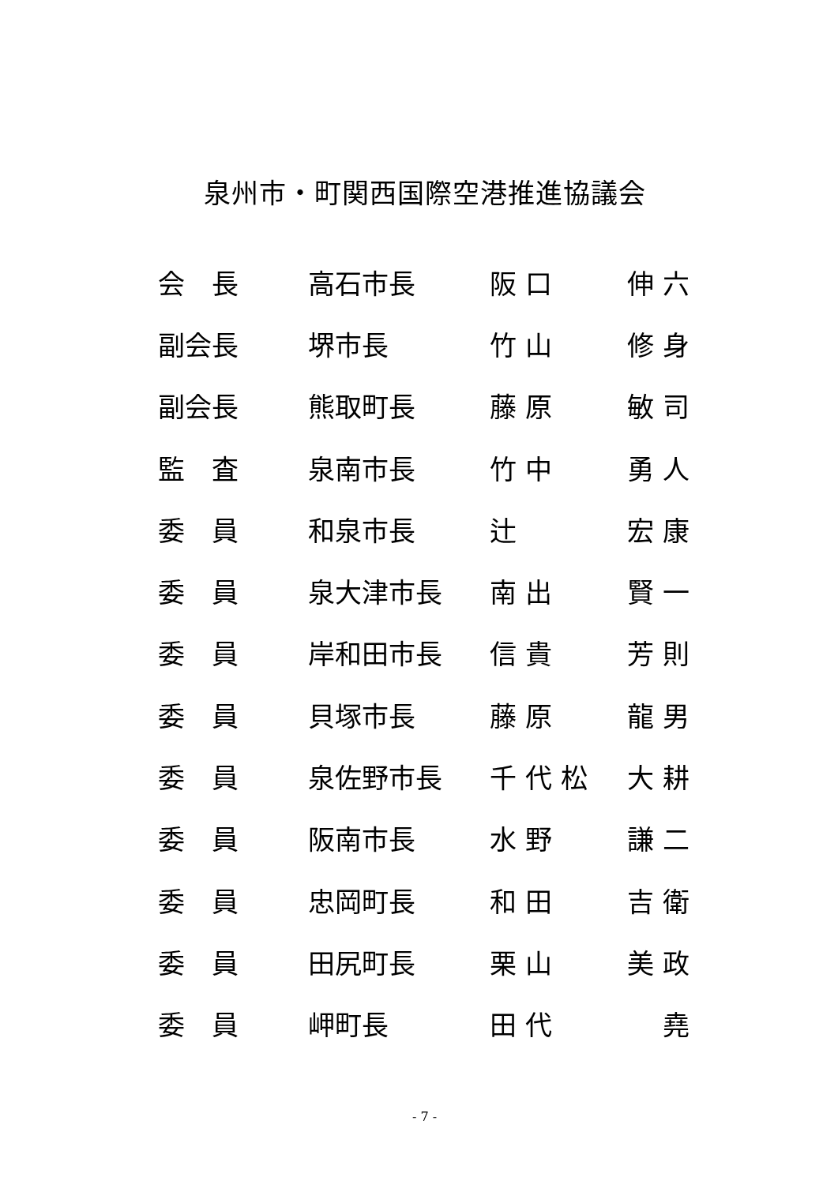泉州市・町関西国際空港推進協議会
| 会 長 | 高石市長 | 阪 口 | 伸 六 |
| 副会長 | 堺市長 | 竹 山 | 修 身 |
| 副会長 | 熊取町長 | 藤 原 | 敏 司 |
| 監 査 | 泉南市長 | 竹 中 | 勇 人 |
| 委 員 | 和泉市長 | 辻 | 宏 康 |
| 委 員 | 泉大津市長 | 南 出 | 賢 一 |
| 委 員 | 岸和田市長 | 信 貴 | 芳 則 |
| 委 員 | 貝塚市長 | 藤 原 | 龍 男 |
| 委 員 | 泉佐野市長 | 千 代 松 | 大 耕 |
| 委 員 | 阪南市長 | 水 野 | 謙 二 |
| 委 員 | 忠岡町長 | 和 田 | 吉 衛 |
| 委 員 | 田尻町長 | 栗 山 | 美 政 |
| 委 員 | 岬町長 | 田 代 | 堯 |
- 7 -